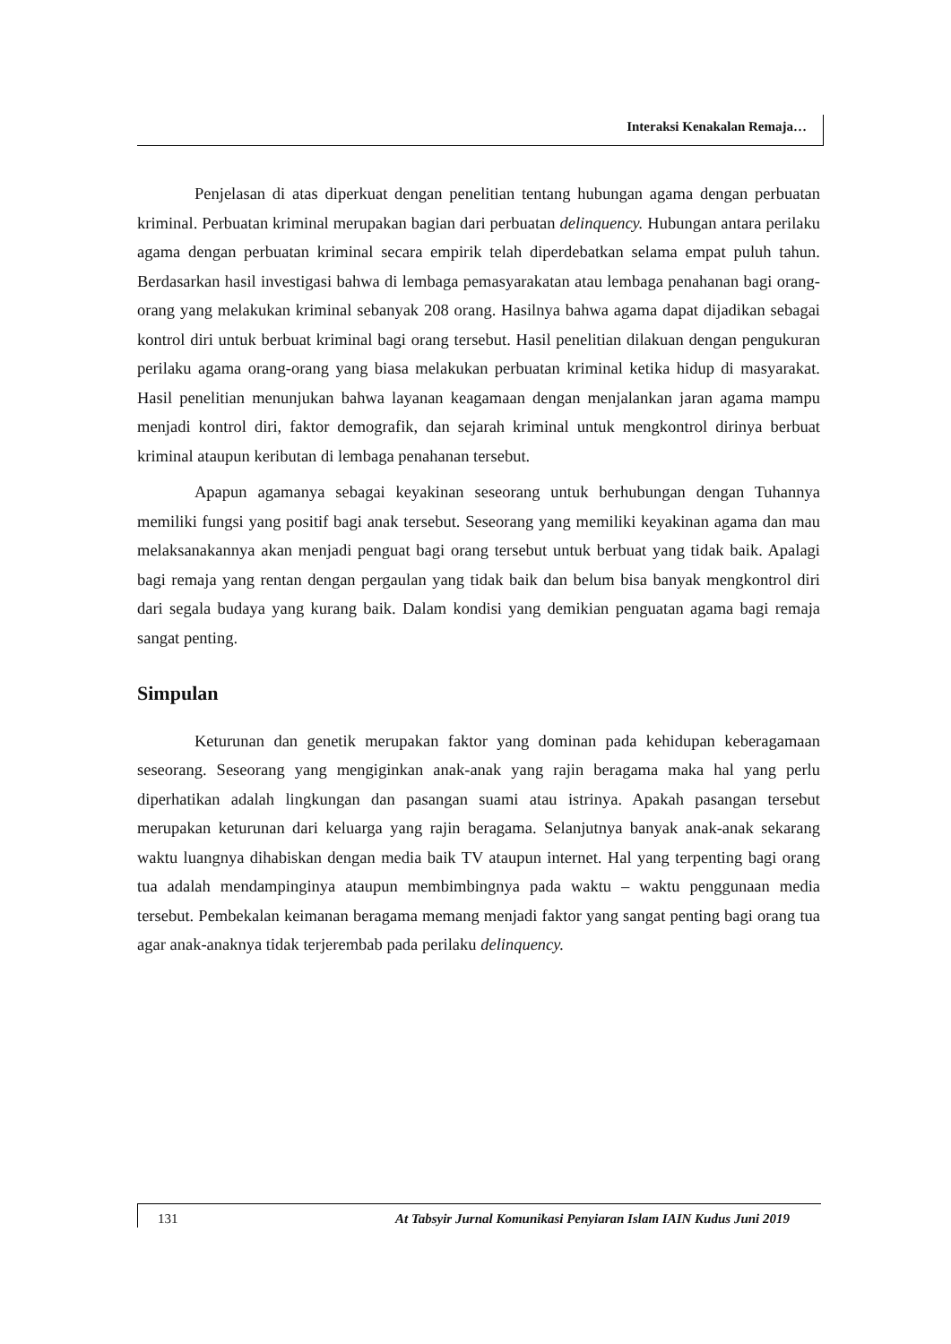Interaksi Kenakalan Remaja…
Penjelasan di atas diperkuat dengan penelitian tentang hubungan agama dengan perbuatan kriminal. Perbuatan kriminal merupakan bagian dari perbuatan delinquency. Hubungan antara perilaku agama dengan perbuatan kriminal secara empirik telah diperdebatkan selama empat puluh tahun. Berdasarkan hasil investigasi bahwa di lembaga pemasyarakatan atau lembaga penahanan bagi orang-orang yang melakukan kriminal sebanyak 208 orang. Hasilnya bahwa agama dapat dijadikan sebagai kontrol diri untuk berbuat kriminal bagi orang tersebut. Hasil penelitian dilakuan dengan pengukuran perilaku agama orang-orang yang biasa melakukan perbuatan kriminal ketika hidup di masyarakat. Hasil penelitian menunjukan bahwa layanan keagamaan dengan menjalankan jaran agama mampu menjadi kontrol diri, faktor demografik, dan sejarah kriminal untuk mengkontrol dirinya berbuat kriminal ataupun keributan di lembaga penahanan tersebut.
Apapun agamanya sebagai keyakinan seseorang untuk berhubungan dengan Tuhannya memiliki fungsi yang positif bagi anak tersebut. Seseorang yang memiliki keyakinan agama dan mau melaksanakannya akan menjadi penguat bagi orang tersebut untuk berbuat yang tidak baik. Apalagi bagi remaja yang rentan dengan pergaulan yang tidak baik dan belum bisa banyak mengkontrol diri dari segala budaya yang kurang baik. Dalam kondisi yang demikian penguatan agama bagi remaja sangat penting.
Simpulan
Keturunan dan genetik merupakan faktor yang dominan pada kehidupan keberagamaan seseorang. Seseorang yang mengiginkan anak-anak yang rajin beragama maka hal yang perlu diperhatikan adalah lingkungan dan pasangan suami atau istrinya. Apakah pasangan tersebut merupakan keturunan dari keluarga yang rajin beragama. Selanjutnya banyak anak-anak sekarang waktu luangnya dihabiskan dengan media baik TV ataupun internet. Hal yang terpenting bagi orang tua adalah mendampinginya ataupun membimbingnya pada waktu – waktu penggunaan media tersebut. Pembekalan keimanan beragama memang menjadi faktor yang sangat penting bagi orang tua agar anak-anaknya tidak terjerembab pada perilaku delinquency.
131 At Tabsyir Jurnal Komunikasi Penyiaran Islam IAIN Kudus Juni 2019